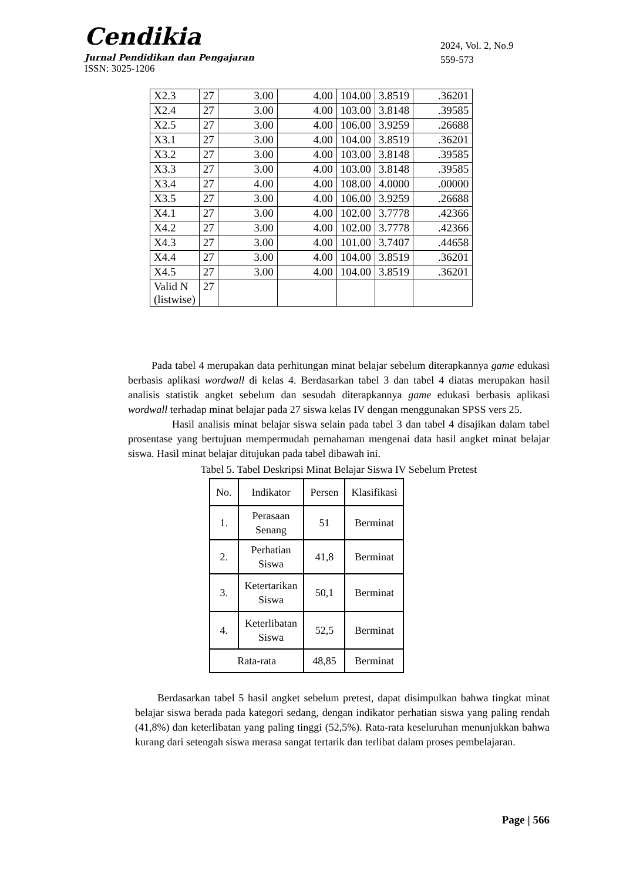Cendikia
Jurnal Pendidikan dan Pengajaran
ISSN: 3025-1206
2024, Vol. 2, No.9
559-573
| X2.3 | 27 | 3.00 | 4.00 | 104.00 | 3.8519 | .36201 |
| X2.4 | 27 | 3.00 | 4.00 | 103.00 | 3.8148 | .39585 |
| X2.5 | 27 | 3.00 | 4.00 | 106.00 | 3.9259 | .26688 |
| X3.1 | 27 | 3.00 | 4.00 | 104.00 | 3.8519 | .36201 |
| X3.2 | 27 | 3.00 | 4.00 | 103.00 | 3.8148 | .39585 |
| X3.3 | 27 | 3.00 | 4.00 | 103.00 | 3.8148 | .39585 |
| X3.4 | 27 | 4.00 | 4.00 | 108.00 | 4.0000 | .00000 |
| X3.5 | 27 | 3.00 | 4.00 | 106.00 | 3.9259 | .26688 |
| X4.1 | 27 | 3.00 | 4.00 | 102.00 | 3.7778 | .42366 |
| X4.2 | 27 | 3.00 | 4.00 | 102.00 | 3.7778 | .42366 |
| X4.3 | 27 | 3.00 | 4.00 | 101.00 | 3.7407 | .44658 |
| X4.4 | 27 | 3.00 | 4.00 | 104.00 | 3.8519 | .36201 |
| X4.5 | 27 | 3.00 | 4.00 | 104.00 | 3.8519 | .36201 |
| Valid N (listwise) | 27 | | | | | |
Pada tabel 4 merupakan data perhitungan minat belajar sebelum diterapkannya game edukasi berbasis aplikasi wordwall di kelas 4. Berdasarkan tabel 3 dan tabel 4 diatas merupakan hasil analisis statistik angket sebelum dan sesudah diterapkannya game edukasi berbasis aplikasi wordwall terhadap minat belajar pada 27 siswa kelas IV dengan menggunakan SPSS vers 25.
Hasil analisis minat belajar siswa selain pada tabel 3 dan tabel 4 disajikan dalam tabel prosentase yang bertujuan mempermudah pemahaman mengenai data hasil angket minat belajar siswa. Hasil minat belajar ditujukan pada tabel dibawah ini.
Tabel 5. Tabel Deskripsi Minat Belajar Siswa IV Sebelum Pretest
| No. | Indikator | Persen | Klasifikasi |
| 1. | Perasaan Senang | 51 | Berminat |
| 2. | Perhatian Siswa | 41,8 | Berminat |
| 3. | Ketertarikan Siswa | 50,1 | Berminat |
| 4. | Keterlibatan Siswa | 52,5 | Berminat |
| Rata-rata | | 48,85 | Berminat |
Berdasarkan tabel 5 hasil angket sebelum pretest, dapat disimpulkan bahwa tingkat minat belajar siswa berada pada kategori sedang, dengan indikator perhatian siswa yang paling rendah (41,8%) dan keterlibatan yang paling tinggi (52,5%). Rata-rata keseluruhan menunjukkan bahwa kurang dari setengah siswa merasa sangat tertarik dan terlibat dalam proses pembelajaran.
Page | 566